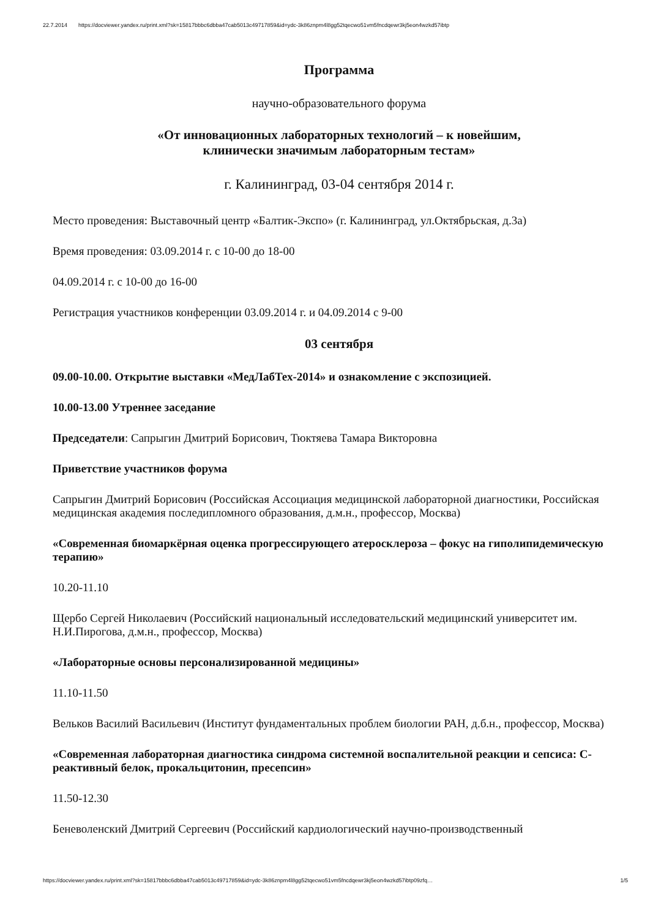22.7.2014 https://docviewer.yandex.ru/print.xml?sk=15817bbbc6dbba47cab5013c49717859&id=ydc-3k86znpm4l8gg52tqecwo51vm5fncdqewr3kj5eon4wzkd57ibtp
Программа
научно-образовательного форума
«От инновационных лабораторных технологий – к новейшим,
клинически значимым лабораторным тестам»
г. Калининград, 03-04 сентября 2014 г.
Место проведения: Выставочный центр «Балтик-Экспо» (г. Калининград, ул.Октябрьская, д.3а)
Время проведения: 03.09.2014 г. с 10-00 до 18-00
04.09.2014 г. с 10-00 до 16-00
Регистрация участников конференции 03.09.2014 г. и 04.09.2014 с 9-00
03 сентября
09.00-10.00. Открытие выставки «МедЛабТех-2014» и ознакомление с экспозицией.
10.00-13.00 Утреннее заседание
Председатели: Сапрыгин Дмитрий Борисович, Тюктяева Тамара Викторовна
Приветствие участников форума
Сапрыгин Дмитрий Борисович (Российская Ассоциация медицинской лабораторной диагностики, Российская медицинская академия последипломного образования, д.м.н., профессор, Москва)
«Современная биомаркёрная оценка прогрессирующего атеросклероза – фокус на гиполипидемическую терапию»
10.20-11.10
Щербо Сергей Николаевич (Российский национальный исследовательский медицинский университет им. Н.И.Пирогова, д.м.н., профессор, Москва)
«Лабораторные основы персонализированной медицины»
11.10-11.50
Вельков Василий Васильевич (Институт фундаментальных проблем биологии РАН, д.б.н., профессор, Москва)
«Современная лабораторная диагностика синдрома системной воспалительной реакции и сепсиса: С-реактивный белок, прокальцитонин, пресепсин»
11.50-12.30
Беневоленский Дмитрий Сергеевич (Российский кардиологический научно-производственный
https://docviewer.yandex.ru/print.xml?sk=15817bbbc6dbba47cab5013c49717859&id=ydc-3k86znpm4l8gg52tqecwo51vm5fncdqewr3kj5eon4wzkd57ibtp09zfq… 1/5